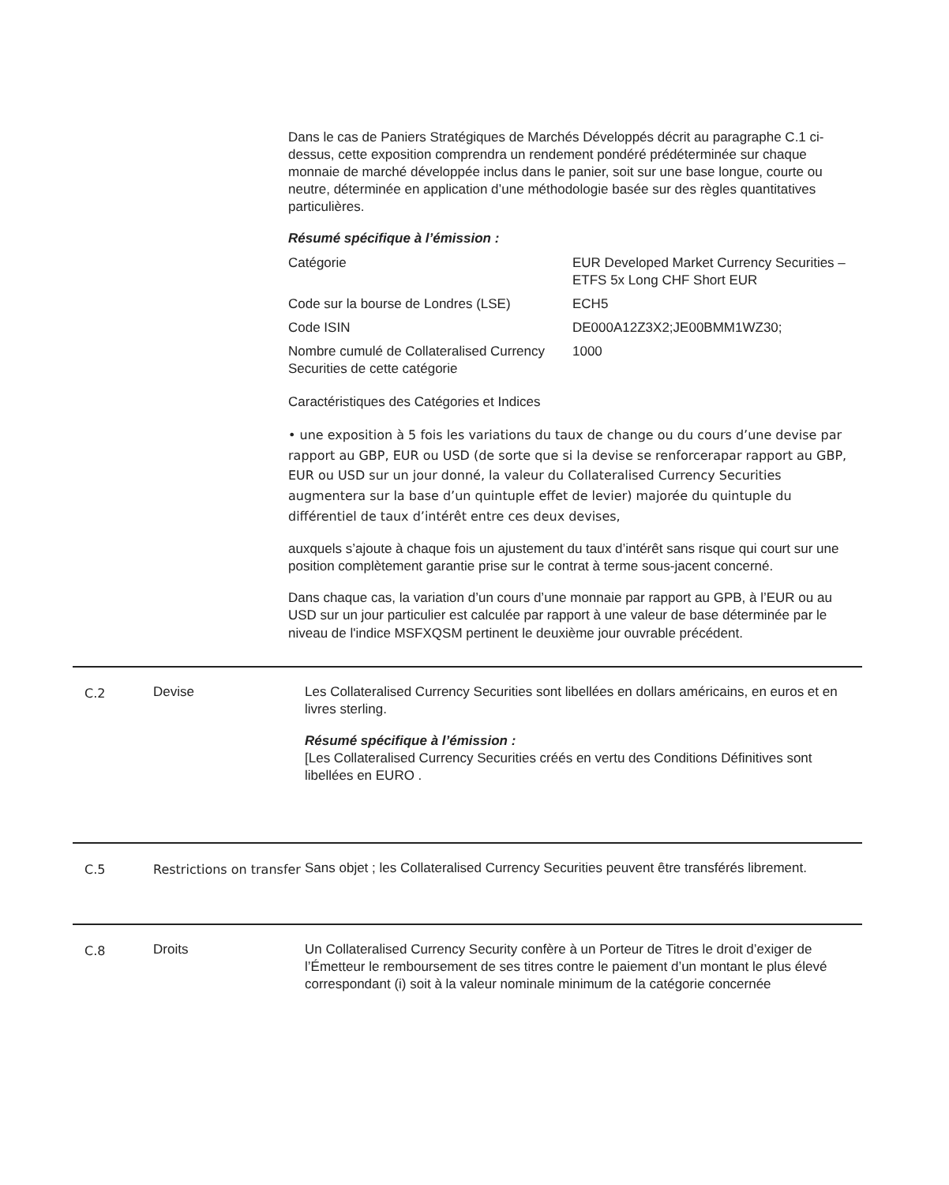Dans le cas de Paniers Stratégiques de Marchés Développés décrit au paragraphe C.1 ci-dessus, cette exposition comprendra un rendement pondéré prédéterminée sur chaque monnaie de marché développée inclus dans le panier, soit sur une base longue, courte ou neutre, déterminée en application d’une méthodologie basée sur des règles quantitatives particulières.
Résumé spécifique à l’émission :
| Catégorie | EUR Developed Market Currency Securities – ETFS 5x Long CHF Short EUR |
| Code sur la bourse de Londres (LSE) | ECH5 |
| Code ISIN | DE000A12Z3X2;JE00BMM1WZ30; |
| Nombre cumulé de Collateralised Currency Securities de cette catégorie | 1000 |
Caractéristiques des Catégories et Indices
• une exposition à 5 fois les variations du taux de change ou du cours d’une devise par rapport au GBP, EUR ou USD (de sorte que si la devise se renforcerapar rapport au GBP, EUR ou USD sur un jour donné, la valeur du Collateralised Currency Securities augmentera sur la base d’un quintuple effet de levier) majorée du quintuple du différentiel de taux d’intérêt entre ces deux devises,
auxquels s’ajoute à chaque fois un ajustement du taux d’intérêt sans risque qui court sur une position complètement garantie prise sur le contrat à terme sous-jacent concerné.
Dans chaque cas, la variation d’un cours d’une monnaie par rapport au GPB, à l’EUR ou au USD sur un jour particulier est calculée par rapport à une valeur de base déterminée par le niveau de l'indice MSFXQSM pertinent le deuxième jour ouvrable précédent.
| C.2 | Devise | Les Collateralised Currency Securities sont libellées en dollars américains, en euros et en livres sterling. Résumé spécifique à l’émission : [Les Collateralised Currency Securities créés en vertu des Conditions Définitives sont libellées en EURO . |
| C.5 | Restrictions on transfer | Sans objet ; les Collateralised Currency Securities peuvent être transférés librement. |
| C.8 | Droits | Un Collateralised Currency Security confère à un Porteur de Titres le droit d’exiger de l’Émetteur le remboursement de ses titres contre le paiement d’un montant le plus élevé correspondant (i) soit à la valeur nominale minimum de la catégorie concernée |